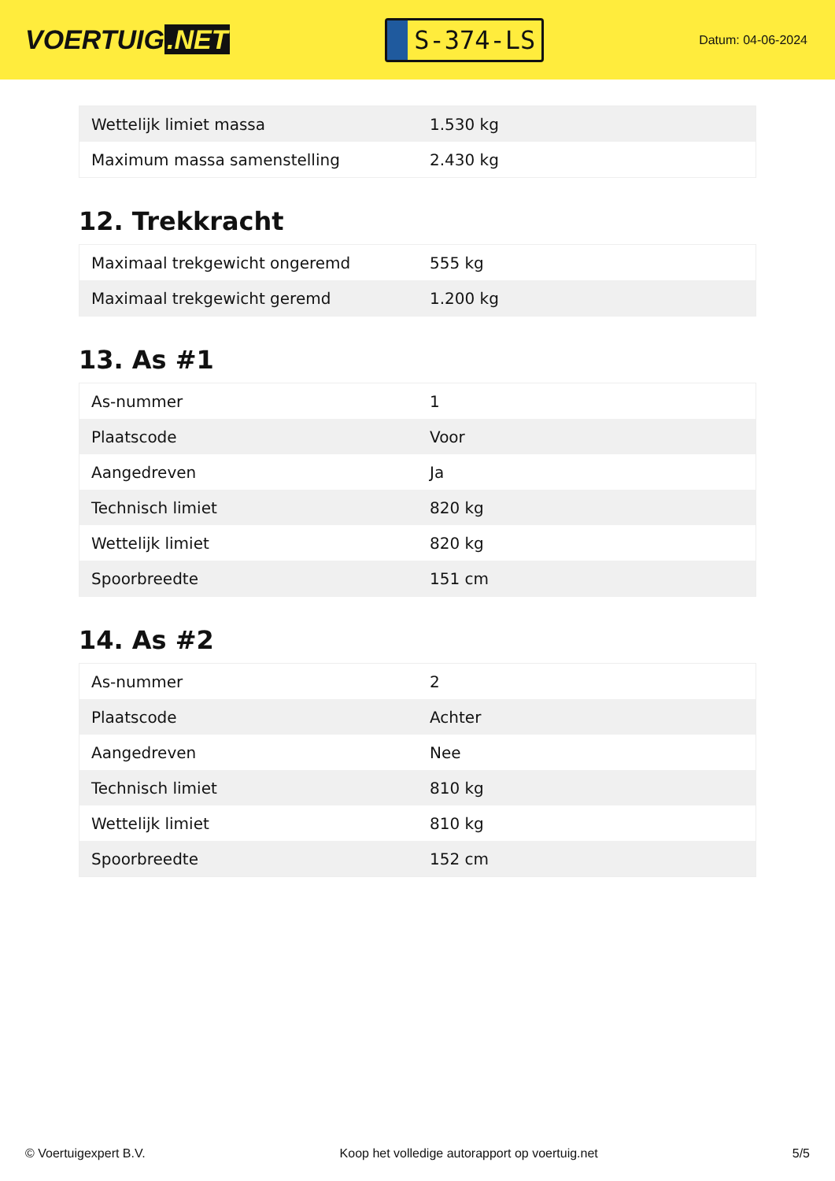VOERTUIG.NET
S-374-LS
Datum: 04-06-2024
| Wettelijk limiet massa | 1.530 kg |
| Maximum massa samenstelling | 2.430 kg |
12. Trekkracht
| Maximaal trekgewicht ongeremd | 555 kg |
| Maximaal trekgewicht geremd | 1.200 kg |
13. As #1
| As-nummer | 1 |
| Plaatscode | Voor |
| Aangedreven | Ja |
| Technisch limiet | 820 kg |
| Wettelijk limiet | 820 kg |
| Spoorbreedte | 151 cm |
14. As #2
| As-nummer | 2 |
| Plaatscode | Achter |
| Aangedreven | Nee |
| Technisch limiet | 810 kg |
| Wettelijk limiet | 810 kg |
| Spoorbreedte | 152 cm |
© Voertuigexpert B.V. Koop het volledige autorapport op voertuig.net 5/5